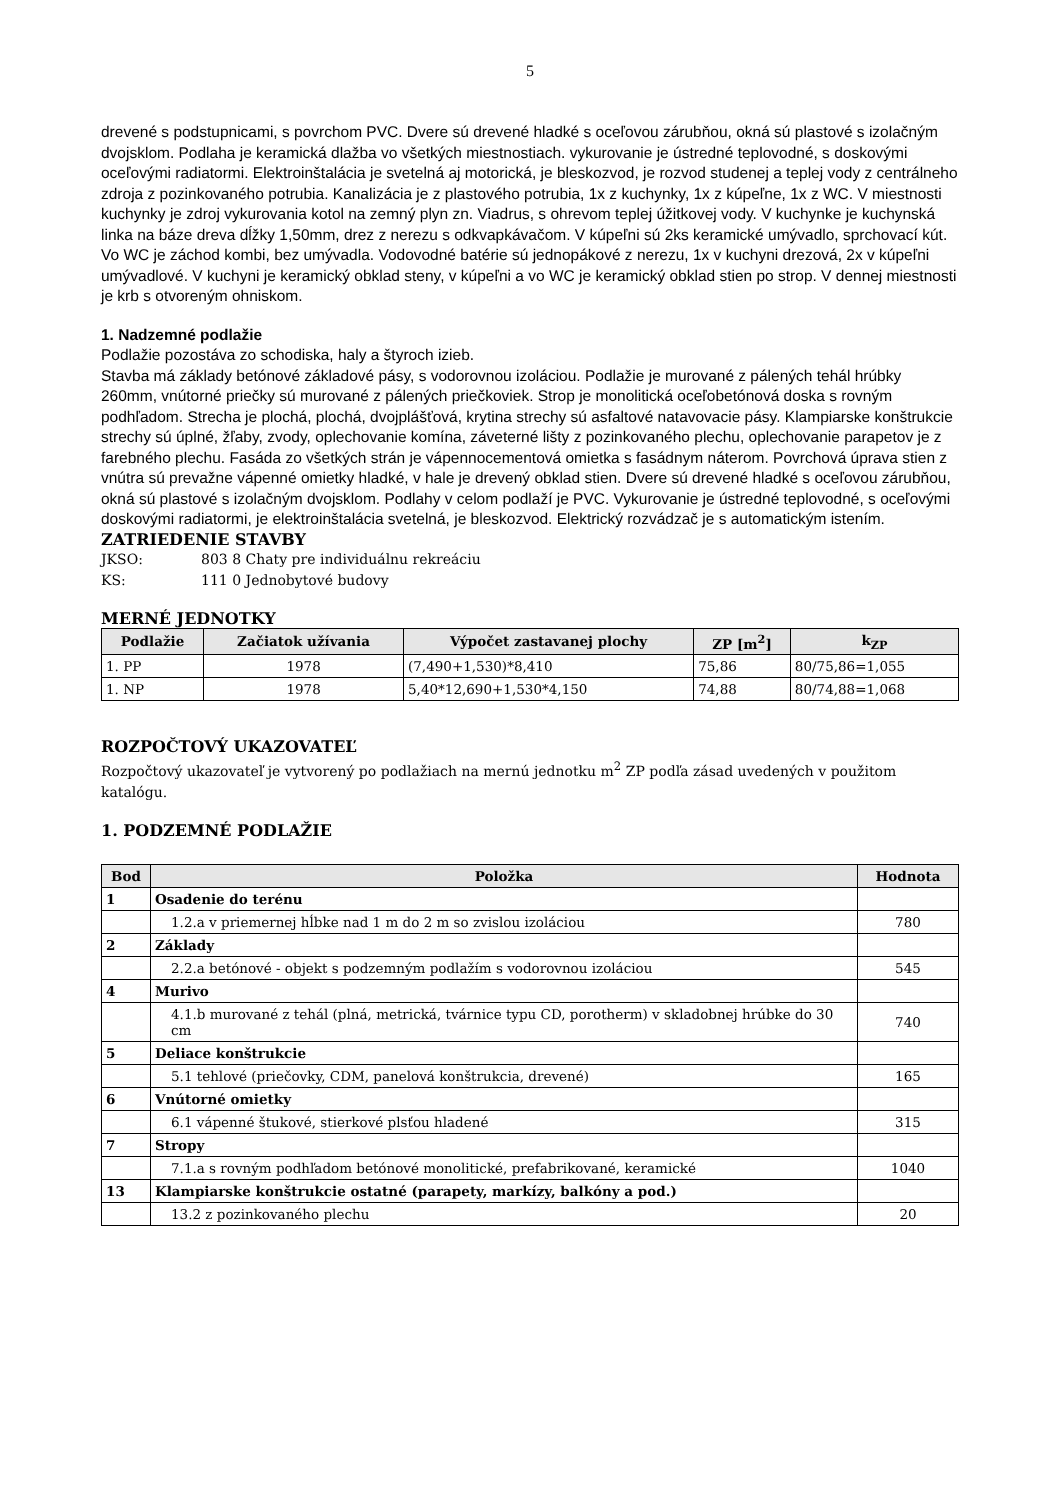5
drevené s podstupnicami, s povrchom PVC. Dvere sú drevené hladké s oceľovou zárubňou, okná sú plastové s izolačným dvojsklom. Podlaha je keramická dlažba vo všetkých miestnostiach. vykurovanie je ústredné teplovodné, s doskovými oceľovými radiatormi. Elektroinštalácia je svetelná aj motorická, je bleskozvod, je rozvod studenej a teplej vody z centrálneho zdroja z pozinkovaného potrubia. Kanalizácia je z plastového potrubia, 1x z kuchynky, 1x z kúpeľne, 1x z WC. V miestnosti kuchynky je zdroj vykurovania kotol na zemný plyn zn. Viadrus, s ohrevom teplej úžitkovej vody. V kuchynke je kuchynská linka na báze dreva dĺžky 1,50mm, drez z nerezu s odkvapkávačom. V kúpeľni sú 2ks keramické umývadlo, sprchovací kút. Vo WC je záchod kombi, bez umývadla. Vodovodné batérie sú jednopákové z nerezu, 1x v kuchyni drezová, 2x v kúpeľni umývadlové. V kuchyni je keramický obklad steny, v kúpeľni a vo WC je keramický obklad stien po strop. V dennej miestnosti je krb s otvoreným ohniskom.
1. Nadzemné podlažie
Podlažie pozostáva zo schodiska, haly a štyroch izieb.
Stavba má základy betónové základové pásy, s vodorovnou izoláciou. Podlažie je murované z pálených tehál hrúbky 260mm, vnútorné priečky sú murované z pálených priečkoviek. Strop je monolitická oceľobetónová doska s rovným podhľadom. Strecha je plochá, plochá, dvojplášťová, krytina strechy sú asfaltové natavovacie pásy. Klampiarske konštrukcie strechy sú úplné, žľaby, zvody, oplechovanie komína, záveterné lišty z pozinkovaného plechu, oplechovanie parapetov je z farebného plechu. Fasáda zo všetkých strán je vápennocementová omietka s fasádnym náterom. Povrchová úprava stien z vnútra sú prevažne vápenné omietky hladké, v hale je drevený obklad stien. Dvere sú drevené hladké s oceľovou zárubňou, okná sú plastové s izolačným dvojsklom. Podlahy v celom podlaží je PVC. Vykurovanie je ústredné teplovodné, s oceľovými doskovými radiatormi, je elektroinštalácia svetelná, je bleskozvod. Elektrický rozvádzač je s automatickým istením.
ZATRIEDENIE STAVBY
JKSO: 803 8 Chaty pre individuálnu rekreáciu
KS: 111 0 Jednobytové budovy
MERNÉ JEDNOTKY
| Podlažie | Začiatok užívania | Výpočet zastavanej plochy | ZP [m<sup>2</sup>] | k<sub>ZP</sub> |
| --- | --- | --- | --- | --- |
| 1. PP | 1978 | (7,490+1,530)*8,410 | 75,86 | 80/75,86=1,055 |
| 1. NP | 1978 | 5,40*12,690+1,530*4,150 | 74,88 | 80/74,88=1,068 |
ROZPOČTOVÝ UKAZOVATEĽ
Rozpočtový ukazovateľ je vytvorený po podlažiach na mernú jednotku m<sup>2</sup> ZP podľa zásad uvedených v použitom katalógu.
1. PODZEMNÉ PODLAŽIE
| Bod | Položka | Hodnota |
| --- | --- | --- |
| 1 | Osadenie do terénu | |
| | 1.2.a v priemernej hĺbke nad 1 m do 2 m so zvislou izoláciou | 780 |
| 2 | Základy | |
| | 2.2.a betónové - objekt s podzemným podlažím s vodorovnou izoláciou | 545 |
| 4 | Murivo | |
| | 4.1.b murované z tehál (plná, metrická, tvárnice typu CD, porotherm) v skladobnej hrúbke do 30 cm | 740 |
| 5 | Deliace konštrukcie | |
| | 5.1 tehlové (priečovky, CDM, panelová konštrukcia, drevené) | 165 |
| 6 | Vnútorné omietky | |
| | 6.1 vápenné štukové, stierkové plsťou hladené | 315 |
| 7 | Stropy | |
| | 7.1.a s rovným podhľadom betónové monolitické, prefabrikované, keramické | 1040 |
| 13 | Klampiarske konštrukcie ostatné (parapety, markízy, balkóny a pod.) | |
| | 13.2 z pozinkovaného plechu | 20 |